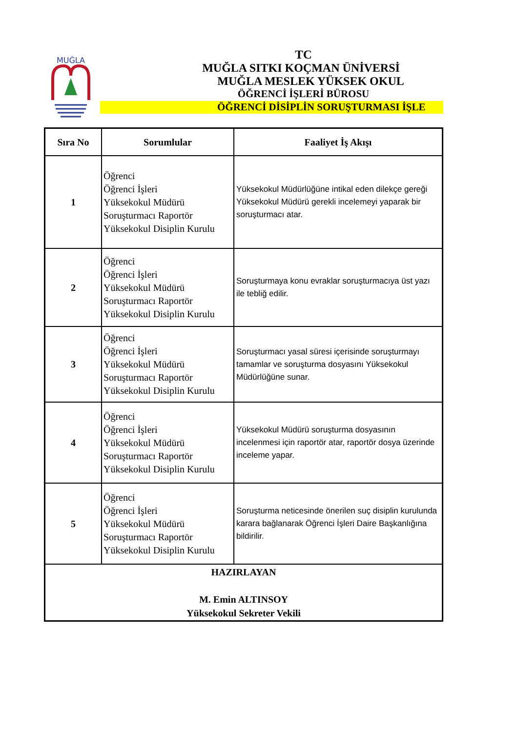MUĞLA
TC
MUĞLA SITKI KOÇMAN ÜNİVERSİ
MUĞLA MESLEK YÜKSEK OKUL
ÖĞRENCİ İŞLERİ BÜROSU
ÖĞRENCİ DİSİPLİN SORUŞTURMASI İŞLE
| Sıra No | Sorumlular | Faaliyet İş Akışı |
| --- | --- | --- |
| 1 | Öğrenci Öğrenci İşleri Yüksekokul Müdürü Soruşturmacı Raportör Yüksekokul Disiplin Kurulu | Yüksekokul Müdürlüğüne intikal eden dilekçe gereği Yüksekokul Müdürü gerekli incelemeyi yaparak bir soruşturmacı atar. |
| 2 | Öğrenci Öğrenci İşleri Yüksekokul Müdürü Soruşturmacı Raportör Yüksekokul Disiplin Kurulu | Soruşturmaya konu evraklar soruşturmacıya üst yazı ile tebliğ edilir. |
| 3 | Öğrenci Öğrenci İşleri Yüksekokul Müdürü Soruşturmacı Raportör Yüksekokul Disiplin Kurulu | Soruşturmacı yasal süresi içerisinde soruşturmayı tamamlar ve soruşturma dosyasını Yüksekokul Müdürlüğüne sunar. |
| 4 | Öğrenci Öğrenci İşleri Yüksekokul Müdürü Soruşturmacı Raportör Yüksekokul Disiplin Kurulu | Yüksekokul Müdürü soruşturma dosyasının incelenmesi için raportör atar, raportör dosya üzerinde inceleme yapar. |
| 5 | Öğrenci Öğrenci İşleri Yüksekokul Müdürü Soruşturmacı Raportör Yüksekokul Disiplin Kurulu | Soruşturma neticesinde önerilen suç disiplin kurulunda karara bağlanarak Öğrenci İşleri Daire Başkanlığına bildirilir. |
| HAZIRLAYAN M. Emin ALTINSOY Yüksekokul Sekreter Vekili | | |